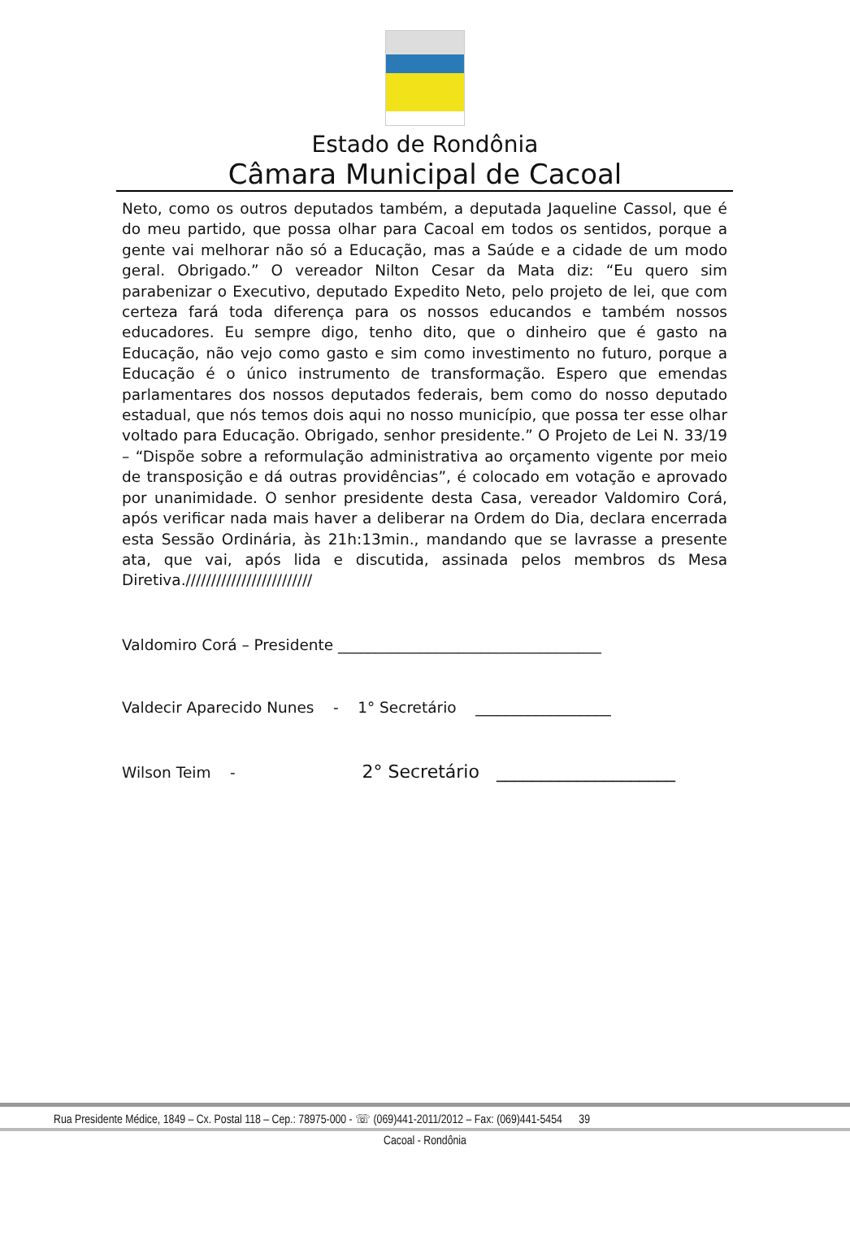Estado de Rondônia
Câmara Municipal de Cacoal
Neto, como os outros deputados também, a deputada Jaqueline Cassol, que é do meu partido, que possa olhar para Cacoal em todos os sentidos, porque a gente vai melhorar não só a Educação, mas a Saúde e a cidade de um modo geral. Obrigado.” O vereador Nilton Cesar da Mata diz: “Eu quero sim parabenizar o Executivo, deputado Expedito Neto, pelo projeto de lei, que com certeza fará toda diferença para os nossos educandos e também nossos educadores. Eu sempre digo, tenho dito, que o dinheiro que é gasto na Educação, não vejo como gasto e sim como investimento no futuro, porque a Educação é o único instrumento de transformação. Espero que emendas parlamentares dos nossos deputados federais, bem como do nosso deputado estadual, que nós temos dois aqui no nosso município, que possa ter esse olhar voltado para Educação. Obrigado, senhor presidente.” O Projeto de Lei N. 33/19 – “Dispõe sobre a reformulação administrativa ao orçamento vigente por meio de transposição e dá outras providências”, é colocado em votação e aprovado por unanimidade. O senhor presidente desta Casa, vereador Valdomiro Corá, após verificar nada mais haver a deliberar na Ordem do Dia, declara encerrada esta Sessão Ordinária, às 21h:13min., mandando que se lavrasse a presente ata, que vai, após lida e discutida, assinada pelos membros ds Mesa Diretiva./////////////////////////
Valdomiro Corá – Presidente ___________________________________
Valdecir Aparecido Nunes - 1° Secretário __________________
Wilson Teim - 2° Secretário ____________________
Rua Presidente Médice, 1849 – Cx. Postal 118 – Cep.: 78975-000 - ☏ (069)441-2011/2012 – Fax: (069)441-5454 39
Cacoal - Rondônia